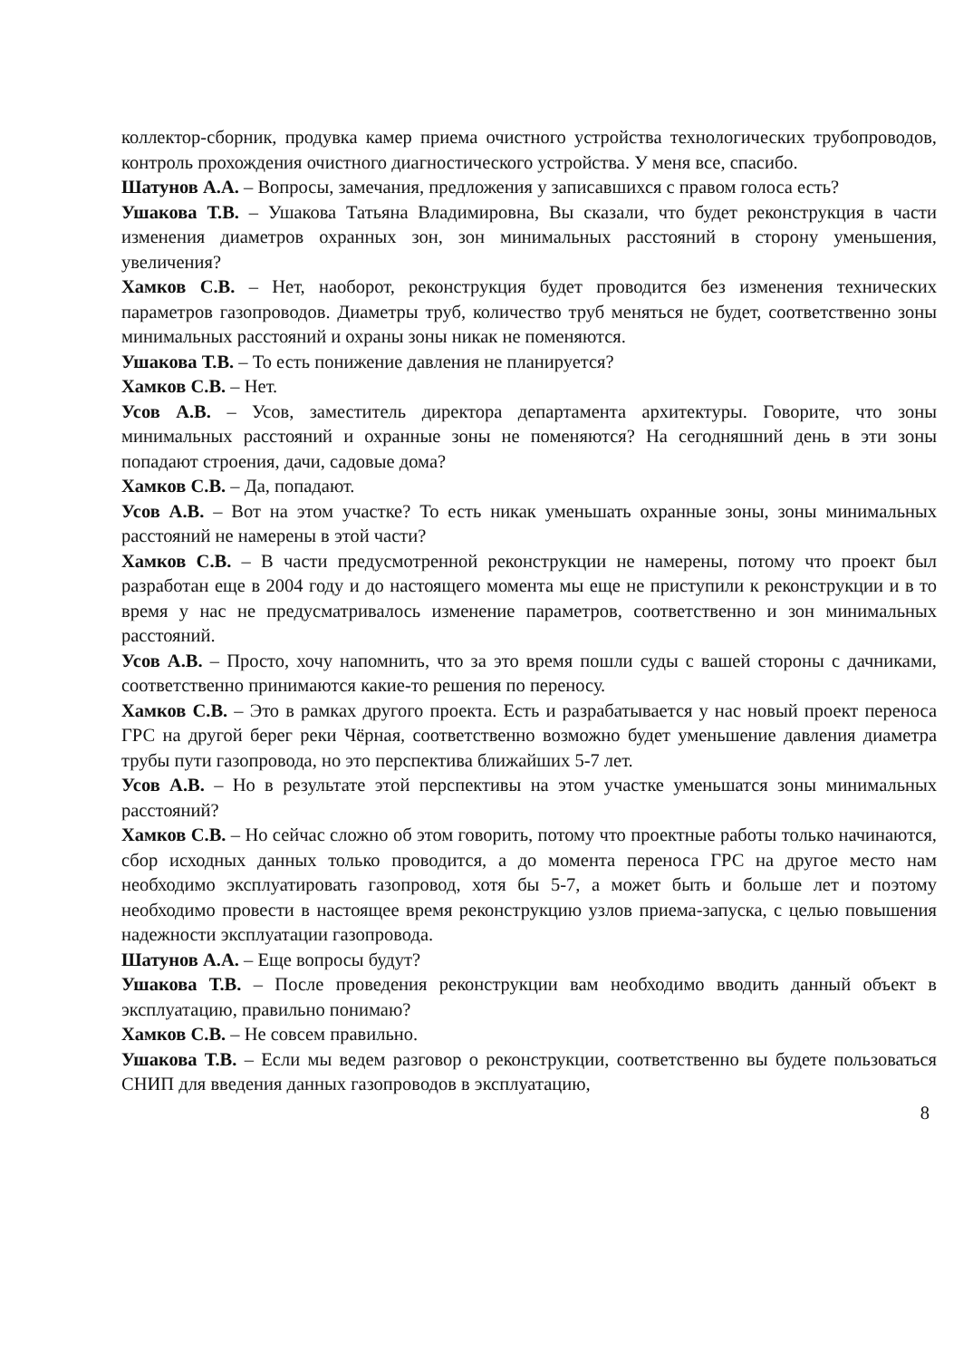коллектор-сборник, продувка камер приема очистного устройства технологических трубопроводов, контроль прохождения очистного диагностического устройства. У меня все, спасибо.
Шатунов А.А. – Вопросы, замечания, предложения у записавшихся с правом голоса есть?
Ушакова Т.В. – Ушакова Татьяна Владимировна, Вы сказали, что будет реконструкция в части изменения диаметров охранных зон, зон минимальных расстояний в сторону уменьшения, увеличения?
Хамков С.В. – Нет, наоборот, реконструкция будет проводится без изменения технических параметров газопроводов. Диаметры труб, количество труб меняться не будет, соответственно зоны минимальных расстояний и охраны зоны никак не поменяются.
Ушакова Т.В. – То есть понижение давления не планируется?
Хамков С.В. – Нет.
Усов А.В. – Усов, заместитель директора департамента архитектуры. Говорите, что зоны минимальных расстояний и охранные зоны не поменяются? На сегодняшний день в эти зоны попадают строения, дачи, садовые дома?
Хамков С.В. – Да, попадают.
Усов А.В. – Вот на этом участке? То есть никак уменьшать охранные зоны, зоны минимальных расстояний не намерены в этой части?
Хамков С.В. – В части предусмотренной реконструкции не намерены, потому что проект был разработан еще в 2004 году и до настоящего момента мы еще не приступили к реконструкции и в то время у нас не предусматривалось изменение параметров, соответственно и зон минимальных расстояний.
Усов А.В. – Просто, хочу напомнить, что за это время пошли суды с вашей стороны с дачниками, соответственно принимаются какие-то решения по переносу.
Хамков С.В. – Это в рамках другого проекта. Есть и разрабатывается у нас новый проект переноса ГРС на другой берег реки Чёрная, соответственно возможно будет уменьшение давления диаметра трубы пути газопровода, но это перспектива ближайших 5-7 лет.
Усов А.В. – Но в результате этой перспективы на этом участке уменьшатся зоны минимальных расстояний?
Хамков С.В. – Но сейчас сложно об этом говорить, потому что проектные работы только начинаются, сбор исходных данных только проводится, а до момента переноса ГРС на другое место нам необходимо эксплуатировать газопровод, хотя бы 5-7, а может быть и больше лет и поэтому необходимо провести в настоящее время реконструкцию узлов приема-запуска, с целью повышения надежности эксплуатации газопровода.
Шатунов А.А. – Еще вопросы будут?
Ушакова Т.В. – После проведения реконструкции вам необходимо вводить данный объект в эксплуатацию, правильно понимаю?
Хамков С.В. – Не совсем правильно.
Ушакова Т.В. – Если мы ведем разговор о реконструкции, соответственно вы будете пользоваться СНИП для введения данных газопроводов в эксплуатацию,
8